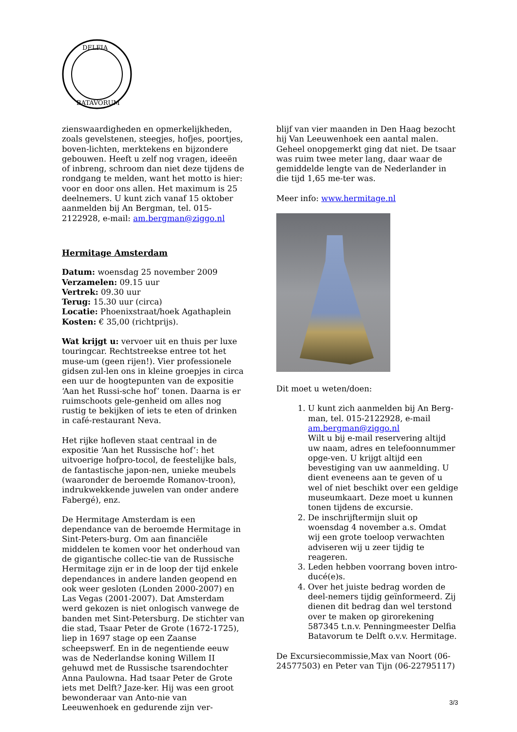DELFIA
BATAVORUM
zienswaardigheden en opmerkelijkheden, zoals gevelstenen, steegjes, hofjes, poortjes, boven-lichten, merktekens en bijzondere gebouwen. Heeft u zelf nog vragen, ideeën of inbreng, schroom dan niet deze tijdens de rondgang te melden, want het motto is hier: voor en door ons allen. Het maximum is 25 deelnemers. U kunt zich vanaf 15 oktober aanmelden bij An Bergman, tel. 015-2122928, e-mail: am.bergman@ziggo.nl
Hermitage Amsterdam
Datum: woensdag 25 november 2009
Verzamelen: 09.15 uur
Vertrek: 09.30 uur
Terug: 15.30 uur (circa)
Locatie: Phoenixstraat/hoek Agathaplein
Kosten: € 35,00 (richtprijs).
Wat krijgt u: vervoer uit en thuis per luxe touringcar. Rechtstreekse entree tot het muse-um (geen rijen!). Vier professionele gidsen zul-len ons in kleine groepjes in circa een uur de hoogtepunten van de expositie ‘Aan het Russi-sche hof’ tonen. Daarna is er ruimschoots gele-genheid om alles nog rustig te bekijken of iets te eten of drinken in café-restaurant Neva.
Het rijke hofleven staat centraal in de expositie ‘Aan het Russische hof’: het uitvoerige hofpro-tocol, de feestelijke bals, de fantastische japon-nen, unieke meubels (waaronder de beroemde Romanov-troon), indrukwekkende juwelen van onder andere Fabergé), enz.
De Hermitage Amsterdam is een dependance van de beroemde Hermitage in Sint-Peters-burg. Om aan financiële middelen te komen voor het onderhoud van de gigantische collec-tie van de Russische Hermitage zijn er in de loop der tijd enkele dependances in andere landen geopend en ook weer gesloten (Londen 2000-2007) en Las Vegas (2001-2007). Dat Amsterdam werd gekozen is niet onlogisch vanwege de banden met Sint-Petersburg. De stichter van die stad, Tsaar Peter de Grote (1672-1725), liep in 1697 stage op een Zaanse scheepswerf. En in de negentiende eeuw was de Nederlandse koning Willem II gehuwd met de Russische tsarendochter Anna Paulowna. Had tsaar Peter de Grote iets met Delft? Jaze-ker. Hij was een groot bewonderaar van Anto-nie van Leeuwenhoek en gedurende zijn ver-
blijf van vier maanden in Den Haag bezocht hij Van Leeuwenhoek een aantal malen. Geheel onopgemerkt ging dat niet. De tsaar was ruim twee meter lang, daar waar de gemiddelde lengte van de Nederlander in die tijd 1,65 me-ter was.
Meer info: www.hermitage.nl
Dit moet u weten/doen:
1. U kunt zich aanmelden bij An Berg-man, tel. 015-2122928, e-mail am.bergman@ziggo.nl
Wilt u bij e-mail reservering altijd uw naam, adres en telefoonnummer opge-ven. U krijgt altijd een bevestiging van uw aanmelding. U dient eveneens aan te geven of u wel of niet beschikt over een geldige museumkaart. Deze moet u kunnen tonen tijdens de excursie.
2. De inschrijftermijn sluit op woensdag 4 november a.s. Omdat wij een grote toeloop verwachten adviseren wij u zeer tijdig te reageren.
3. Leden hebben voorrang boven intro-ducé(e)s.
4. Over het juiste bedrag worden de deel-nemers tijdig geïnformeerd. Zij dienen dit bedrag dan wel terstond over te maken op girorekening 587345 t.n.v. Penningmeester Delfia Batavorum te Delft o.v.v. Hermitage.
De Excursiecommissie,Max van Noort (06-24577503) en Peter van Tijn (06-22795117)
3/3